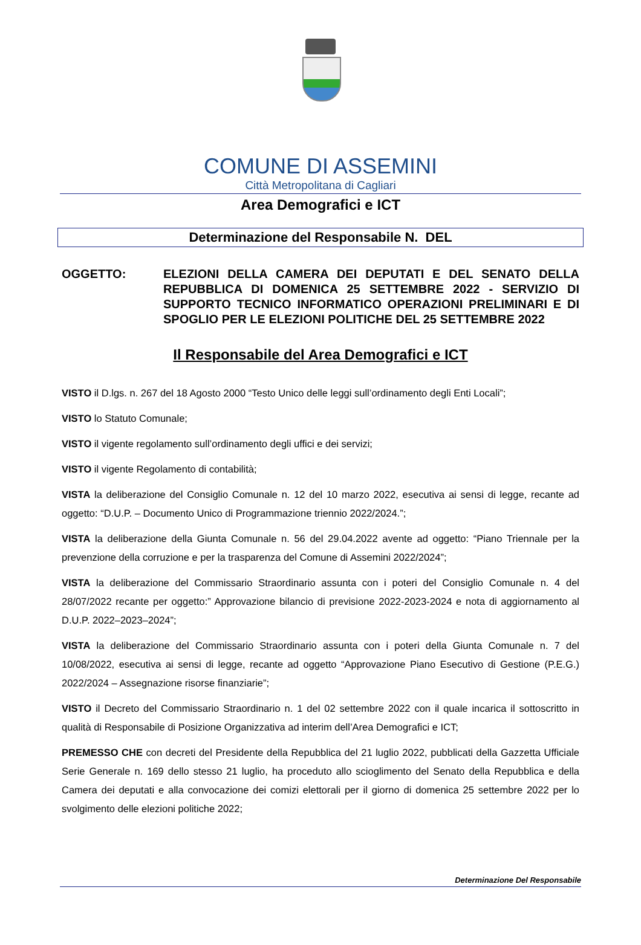COMUNE DI ASSEMINI
Città Metropolitana di Cagliari
Area Demografici e ICT
Determinazione del Responsabile N. DEL
OGGETTO: ELEZIONI DELLA CAMERA DEI DEPUTATI E DEL SENATO DELLA REPUBBLICA DI DOMENICA 25 SETTEMBRE 2022 - SERVIZIO DI SUPPORTO TECNICO INFORMATICO OPERAZIONI PRELIMINARI E DI SPOGLIO PER LE ELEZIONI POLITICHE DEL 25 SETTEMBRE 2022
Il Responsabile del Area Demografici e ICT
VISTO il D.lgs. n. 267 del 18 Agosto 2000 “Testo Unico delle leggi sull’ordinamento degli Enti Locali”;
VISTO lo Statuto Comunale;
VISTO il vigente regolamento sull’ordinamento degli uffici e dei servizi;
VISTO il vigente Regolamento di contabilità;
VISTA la deliberazione del Consiglio Comunale n. 12 del 10 marzo 2022, esecutiva ai sensi di legge, recante ad oggetto: “D.U.P. – Documento Unico di Programmazione triennio 2022/2024.”;
VISTA la deliberazione della Giunta Comunale n. 56 del 29.04.2022 avente ad oggetto: “Piano Triennale per la prevenzione della corruzione e per la trasparenza del Comune di Assemini 2022/2024”;
VISTA la deliberazione del Commissario Straordinario assunta con i poteri del Consiglio Comunale n. 4 del 28/07/2022 recante per oggetto:” Approvazione bilancio di previsione 2022-2023-2024 e nota di aggiornamento al D.U.P. 2022–2023–2024”;
VISTA la deliberazione del Commissario Straordinario assunta con i poteri della Giunta Comunale n. 7 del 10/08/2022, esecutiva ai sensi di legge, recante ad oggetto “Approvazione Piano Esecutivo di Gestione (P.E.G.) 2022/2024 – Assegnazione risorse finanziarie”;
VISTO il Decreto del Commissario Straordinario n. 1 del 02 settembre 2022 con il quale incarica il sottoscritto in qualità di Responsabile di Posizione Organizzativa ad interim dell’Area Demografici e ICT;
PREMESSO CHE con decreti del Presidente della Repubblica del 21 luglio 2022, pubblicati della Gazzetta Ufficiale Serie Generale n. 169 dello stesso 21 luglio, ha proceduto allo scioglimento del Senato della Repubblica e della Camera dei deputati e alla convocazione dei comizi elettorali per il giorno di domenica 25 settembre 2022 per lo svolgimento delle elezioni politiche 2022;
Determinazione Del Responsabile